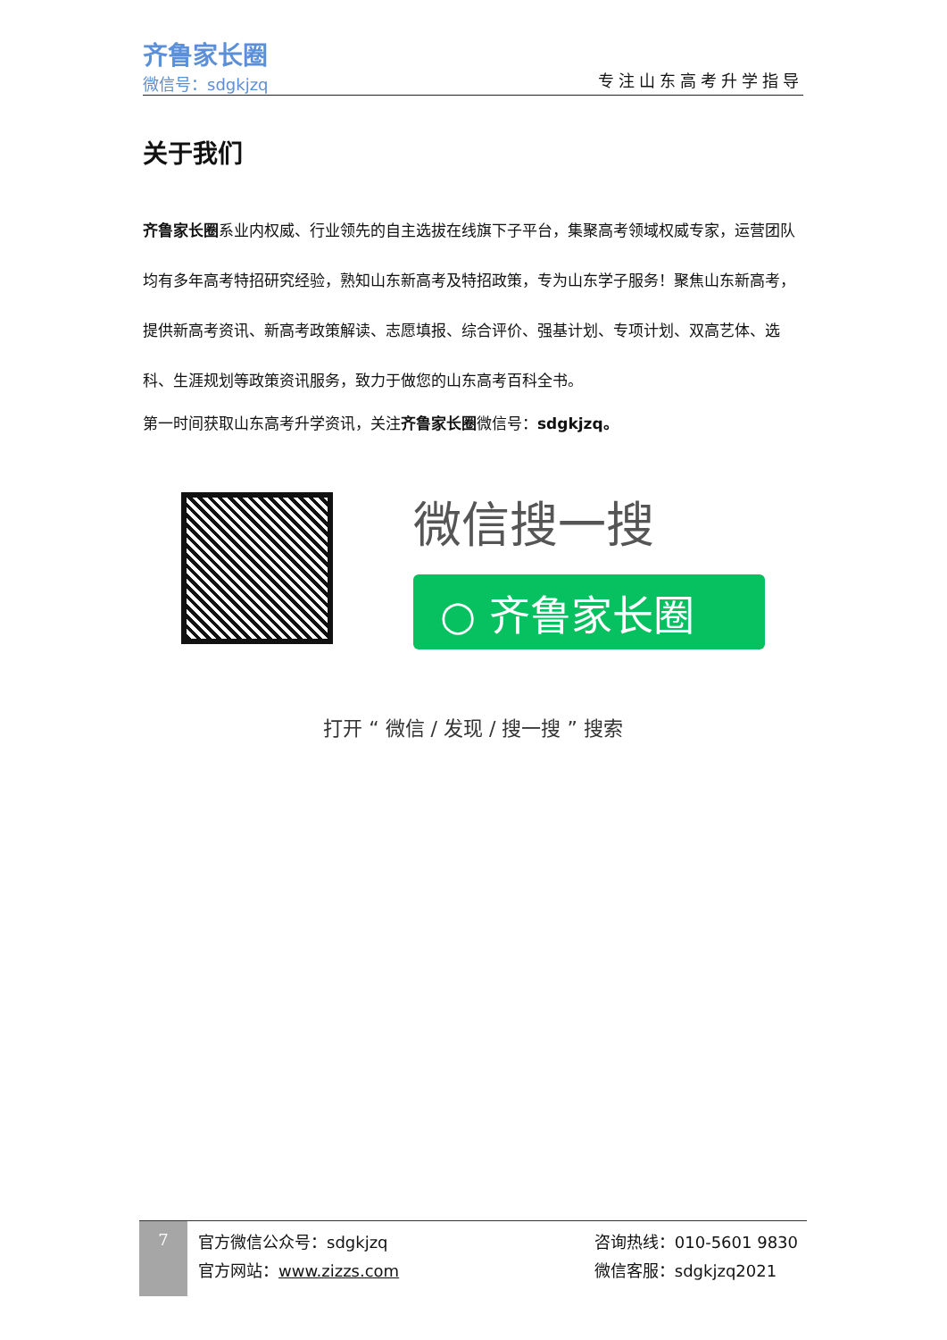齐鲁家长圈
微信号：sdgkjzq
专注山东高考升学指导
关于我们
齐鲁家长圈系业内权威、行业领先的自主选拔在线旗下子平台，集聚高考领域权威专家，运营团队均有多年高考特招研究经验，熟知山东新高考及特招政策，专为山东学子服务！聚焦山东新高考，提供新高考资讯、新高考政策解读、志愿填报、综合评价、强基计划、专项计划、双高艺体、选科、生涯规划等政策资讯服务，致力于做您的山东高考百科全书。
第一时间获取山东高考升学资讯，关注齐鲁家长圈微信号：sdgkjzq。
微信搜一搜
○ 齐鲁家长圈
打开 “ 微信 / 发现 / 搜一搜 ” 搜索
7
官方微信公众号：sdgkjzq
官方网站：www.zizzs.com
咨询热线：010-5601 9830
微信客服：sdgkjzq2021